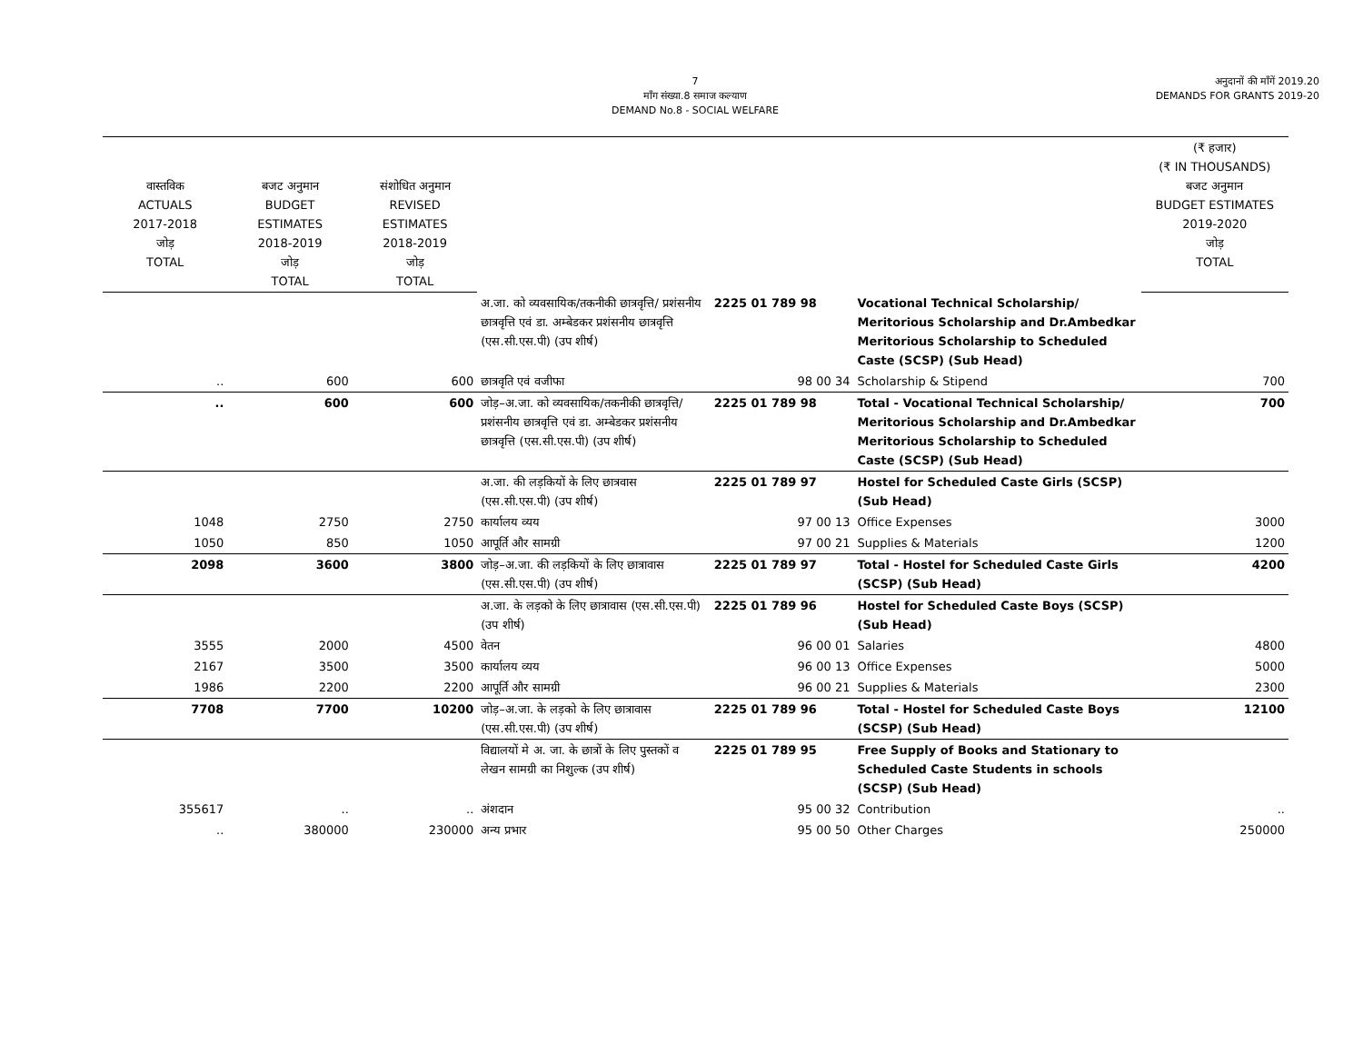7
माँग संख्या.8 समाज कल्याण
DEMAND No.8 - SOCIAL WELFARE
अनुदानों की माँगें 2019.20
DEMANDS FOR GRANTS 2019-20
| वास्तविक ACTUALS 2017-2018 जोड़ TOTAL | बजट अनुमान BUDGET ESTIMATES 2018-2019 जोड़ TOTAL | संशोधित अनुमान REVISED ESTIMATES 2018-2019 जोड़ TOTAL | | | | (₹ हजार) (₹ IN THOUSANDS) बजट अनुमान BUDGET ESTIMATES 2019-2020 जोड़ TOTAL |
| --- | --- | --- | --- | --- | --- | --- |
| | | | अ.जा. को व्यवसायिक/तकनीकी छात्रवृत्ति/ प्रशंसनीय छात्रवृत्ति एवं डा. अम्बेडकर प्रशंसनीय छात्रवृत्ति (एस.सी.एस.पी) (उप शीर्ष) | 2225 01 789 98 | Vocational Technical Scholarship/ Meritorious Scholarship and Dr.Ambedkar Meritorious Scholarship to Scheduled Caste (SCSP) (Sub Head) | |
| .. | 600 | 600 | छात्रवृति एवं वजीफा | 98 00 34 | Scholarship & Stipend | 700 |
| .. | 600 | 600 | जोड़–अ.जा. को व्यवसायिक/तकनीकी छात्रवृत्ति/ प्रशंसनीय छात्रवृत्ति एवं डा. अम्बेडकर प्रशंसनीय छात्रवृत्ति (एस.सी.एस.पी) (उप शीर्ष) | 2225 01 789 98 | Total - Vocational Technical Scholarship/ Meritorious Scholarship and Dr.Ambedkar Meritorious Scholarship to Scheduled Caste (SCSP) (Sub Head) | 700 |
| | | | अ.जा. की लड़कियों के लिए छात्रवास (एस.सी.एस.पी) (उप शीर्ष) | 2225 01 789 97 | Hostel for Scheduled Caste Girls (SCSP) (Sub Head) | |
| 1048 | 2750 | 2750 | कार्यालय व्यय | 97 00 13 | Office Expenses | 3000 |
| 1050 | 850 | 1050 | आपूर्ति और सामग्री | 97 00 21 | Supplies & Materials | 1200 |
| 2098 | 3600 | 3800 | जोड़–अ.जा. की लड़कियों के लिए छात्रावास (एस.सी.एस.पी) (उप शीर्ष) | 2225 01 789 97 | Total - Hostel for Scheduled Caste Girls (SCSP) (Sub Head) | 4200 |
| | | | अ.जा. के लड़को के लिए छात्रावास (एस.सी.एस.पी) (उप शीर्ष) | 2225 01 789 96 | Hostel for Scheduled Caste Boys (SCSP) (Sub Head) | |
| 3555 | 2000 | 4500 | वेतन | 96 00 01 | Salaries | 4800 |
| 2167 | 3500 | 3500 | कार्यालय व्यय | 96 00 13 | Office Expenses | 5000 |
| 1986 | 2200 | 2200 | आपूर्ति और सामग्री | 96 00 21 | Supplies & Materials | 2300 |
| 7708 | 7700 | 10200 | जोड़–अ.जा. के लड़को के लिए छात्रावास (एस.सी.एस.पी) (उप शीर्ष) | 2225 01 789 96 | Total - Hostel for Scheduled Caste Boys (SCSP) (Sub Head) | 12100 |
| | | | विद्यालयों मे अ. जा. के छात्रों के लिए पुस्तकों व लेखन सामग्री का निशुल्क (उप शीर्ष) | 2225 01 789 95 | Free Supply of Books and Stationary to Scheduled Caste Students in schools (SCSP) (Sub Head) | |
| 355617 | .. | .. | अंशदान | 95 00 32 | Contribution | .. |
| .. | 380000 | 230000 | अन्य प्रभार | 95 00 50 | Other Charges | 250000 |